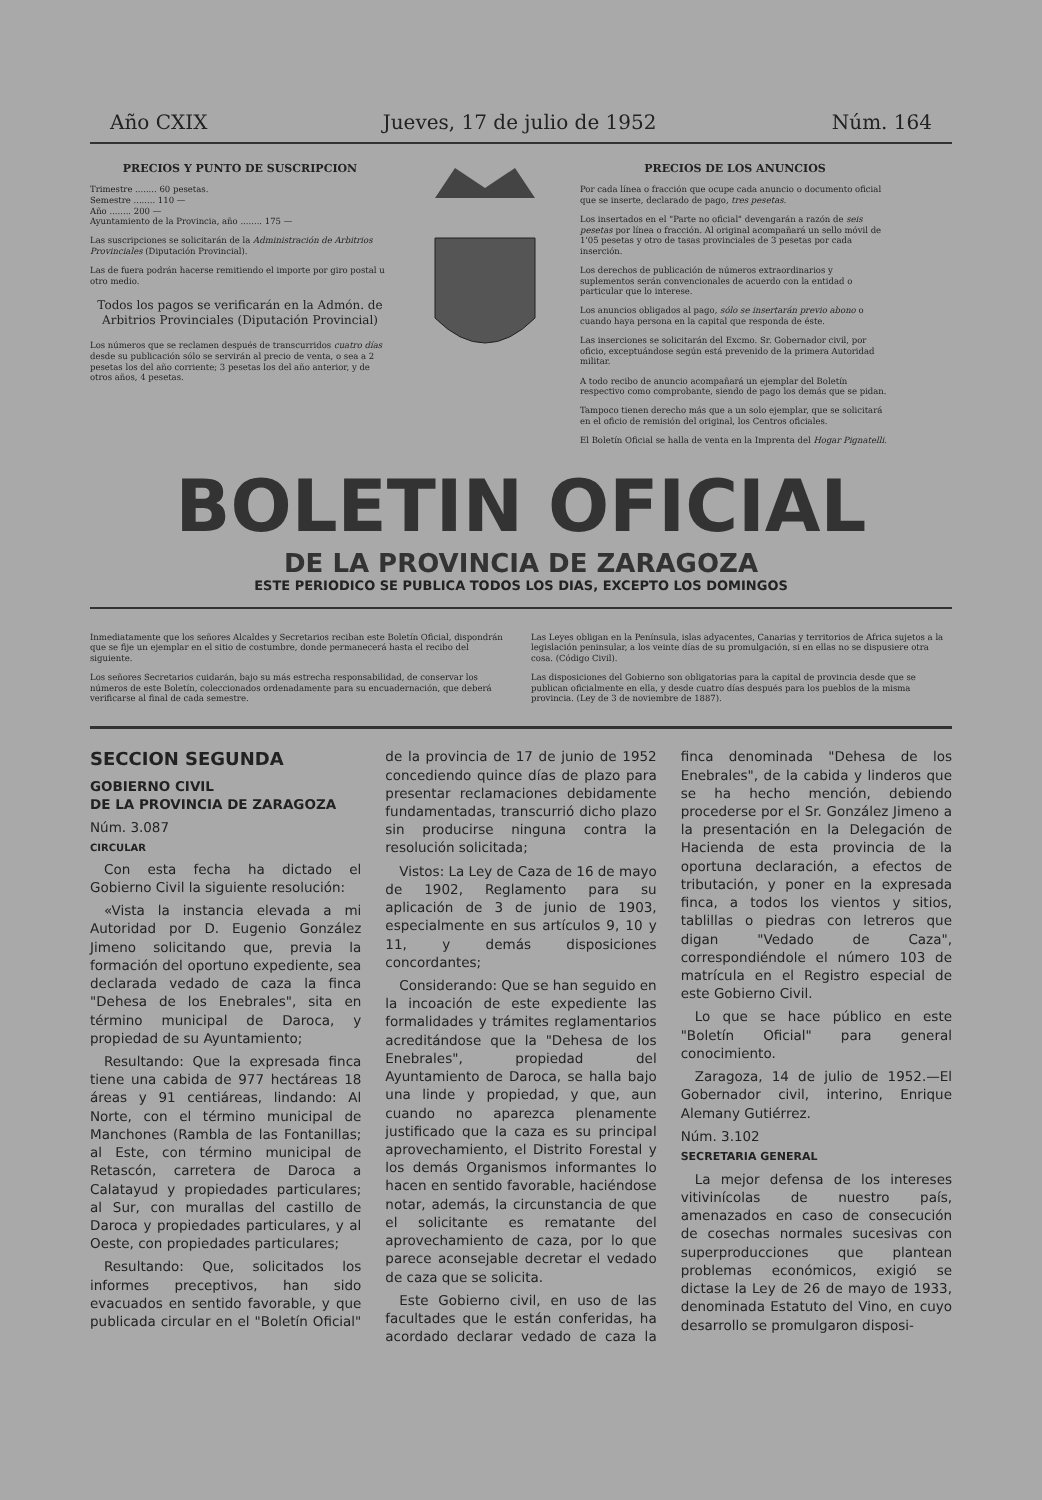Año CXIX Jueves, 17 de julio de 1952 Núm. 164
PRECIOS Y PUNTO DE SUSCRIPCION
Trimestre ........ 60 pesetas.
Semestre ........ 110 —
Año ........ 200 —
Ayuntamiento de la Provincia, año ........ 175 —
Las suscripciones se solicitarán de la Administración de Arbitrios Provinciales (Diputación Provincial).
Las de fuera podrán hacerse remitiendo el importe por giro postal u otro medio.
Todos los pagos se verificarán en la Admón. de Arbitrios Provinciales (Diputación Provincial)
Los números que se reclamen después de transcurridos cuatro días desde su publicación sólo se servirán al precio de venta, o sea a 2 pesetas los del año corriente; 3 pesetas los del año anterior, y de otros años, 4 pesetas.
PRECIOS DE LOS ANUNCIOS
Por cada línea o fracción que ocupe cada anuncio o documento oficial que se inserte, declarado de pago, tres pesetas.
Los insertados en el "Parte no oficial" devengarán a razón de seis pesetas por línea o fracción. Al original acompañará un sello móvil de 1'05 pesetas y otro de tasas provinciales de 3 pesetas por cada inserción.
Los derechos de publicación de números extraordinarios y suplementos serán convencionales de acuerdo con la entidad o particular que lo interese.
Los anuncios obligados al pago, sólo se insertarán previo abono o cuando haya persona en la capital que responda de éste.
Las inserciones se solicitarán del Excmo. Sr. Gobernador civil, por oficio, exceptuándose según está prevenido de la primera Autoridad militar.
A todo recibo de anuncio acompañará un ejemplar del Boletín respectivo como comprobante, siendo de pago los demás que se pidan.
Tampoco tienen derecho más que a un solo ejemplar, que se solicitará en el oficio de remisión del original, los Centros oficiales.
El Boletín Oficial se halla de venta en la Imprenta del Hogar Pignatelli.
BOLETIN OFICIAL
DE LA PROVINCIA DE ZARAGOZA
ESTE PERIODICO SE PUBLICA TODOS LOS DIAS, EXCEPTO LOS DOMINGOS
Inmediatamente que los señores Alcaldes y Secretarios reciban este Boletín Oficial, dispondrán que se fije un ejemplar en el sitio de costumbre, donde permanecerá hasta el recibo del siguiente.
Los señores Secretarios cuidarán, bajo su más estrecha responsabilidad, de conservar los números de este Boletín, coleccionados ordenadamente para su encuadernación, que deberá verificarse al final de cada semestre.
Las Leyes obligan en la Península, islas adyacentes, Canarias y territorios de Africa sujetos a la legislación peninsular, a los veinte días de su promulgación, si en ellas no se dispusiere otra cosa. (Código Civil).
Las disposiciones del Gobierno son obligatorias para la capital de provincia desde que se publican oficialmente en ella, y desde cuatro días después para los pueblos de la misma provincia. (Ley de 3 de noviembre de 1887).
SECCION SEGUNDA
GOBIERNO CIVIL
DE LA PROVINCIA DE ZARAGOZA
Núm. 3.087
CIRCULAR
Con esta fecha ha dictado el Gobierno Civil la siguiente resolución:
«Vista la instancia elevada a mi Autoridad por D. Eugenio González Jimeno solicitando que, previa la formación del oportuno expediente, sea declarada vedado de caza la finca "Dehesa de los Enebrales", sita en término municipal de Daroca, y propiedad de su Ayuntamiento;
Resultando: Que la expresada finca tiene una cabida de 977 hectáreas 18 áreas y 91 centiáreas, lindando: Al Norte, con el término municipal de Manchones (Rambla de las Fontanillas; al Este, con término municipal de Retascón, carretera de Daroca a Calatayud y propiedades particulares; al Sur, con murallas del castillo de Daroca y propiedades particulares, y al Oeste, con propiedades particulares;
Resultando: Que, solicitados los informes preceptivos, han sido evacuados en sentido favorable, y que publicada circular en el "Boletín Oficial" de la provincia de 17 de junio de 1952 concediendo quince días de plazo para presentar reclamaciones debidamente fundamentadas, transcurrió dicho plazo sin producirse ninguna contra la resolución solicitada;
Vistos: La Ley de Caza de 16 de mayo de 1902, Reglamento para su aplicación de 3 de junio de 1903, especialmente en sus artículos 9, 10 y 11, y demás disposiciones concordantes;
Considerando: Que se han seguido en la incoación de este expediente las formalidades y trámites reglamentarios acreditándose que la "Dehesa de los Enebrales", propiedad del Ayuntamiento de Daroca, se halla bajo una linde y propiedad, y que, aun cuando no aparezca plenamente justificado que la caza es su principal aprovechamiento, el Distrito Forestal y los demás Organismos informantes lo hacen en sentido favorable, haciéndose notar, además, la circunstancia de que el solicitante es rematante del aprovechamiento de caza, por lo que parece aconsejable decretar el vedado de caza que se solicita.
Este Gobierno civil, en uso de las facultades que le están conferidas, ha acordado declarar vedado de caza la finca denominada "Dehesa de los Enebrales", de la cabida y linderos que se ha hecho mención, debiendo procederse por el Sr. González Jimeno a la presentación en la Delegación de Hacienda de esta provincia de la oportuna declaración, a efectos de tributación, y poner en la expresada finca, a todos los vientos y sitios, tablillas o piedras con letreros que digan "Vedado de Caza", correspondiéndole el número 103 de matrícula en el Registro especial de este Gobierno Civil.
Lo que se hace público en este "Boletín Oficial" para general conocimiento.
Zaragoza, 14 de julio de 1952.—El Gobernador civil, interino, Enrique Alemany Gutiérrez.
Núm. 3.102
SECRETARIA GENERAL
La mejor defensa de los intereses vitivinícolas de nuestro país, amenazados en caso de consecución de cosechas normales sucesivas con superproducciones que plantean problemas económicos, exigió se dictase la Ley de 26 de mayo de 1933, denominada Estatuto del Vino, en cuyo desarrollo se promulgaron disposi-